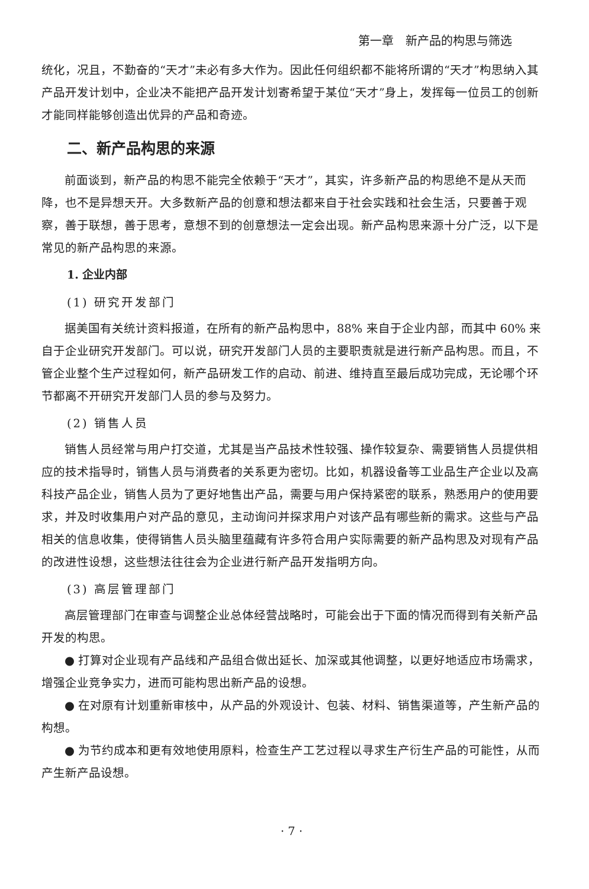第一章　新产品的构思与筛选
统化，况且，不勤奋的“天才”未必有多大作为。因此任何组织都不能将所谓的“天才”构思纳入其产品开发计划中，企业决不能把产品开发计划寄希望于某位“天才”身上，发挥每一位员工的创新才能同样能够创造出优异的产品和奇迹。
二、新产品构思的来源
前面谈到，新产品的构思不能完全依赖于“天才”，其实，许多新产品的构思绝不是从天而降，也不是异想天开。大多数新产品的创意和想法都来自于社会实践和社会生活，只要善于观察，善于联想，善于思考，意想不到的创意想法一定会出现。新产品构思来源十分广泛，以下是常见的新产品构思的来源。
1. 企业内部
(1) 研究开发部门
据美国有关统计资料报道，在所有的新产品构思中，88% 来自于企业内部，而其中 60% 来自于企业研究开发部门。可以说，研究开发部门人员的主要职责就是进行新产品构思。而且，不管企业整个生产过程如何，新产品研发工作的启动、前进、维持直至最后成功完成，无论哪个环节都离不开研究开发部门人员的参与及努力。
(2) 销售人员
销售人员经常与用户打交道，尤其是当产品技术性较强、操作较复杂、需要销售人员提供相应的技术指导时，销售人员与消费者的关系更为密切。比如，机器设备等工业品生产企业以及高科技产品企业，销售人员为了更好地售出产品，需要与用户保持紧密的联系，熟悉用户的使用要求，并及时收集用户对产品的意见，主动询问并探求用户对该产品有哪些新的需求。这些与产品相关的信息收集，使得销售人员头脑里蕴藏有许多符合用户实际需要的新产品构思及对现有产品的改进性设想，这些想法往往会为企业进行新产品开发指明方向。
(3) 高层管理部门
高层管理部门在审查与调整企业总体经营战略时，可能会出于下面的情况而得到有关新产品开发的构思。
● 打算对企业现有产品线和产品组合做出延长、加深或其他调整，以更好地适应市场需求，增强企业竞争实力，进而可能构思出新产品的设想。
● 在对原有计划重新审核中，从产品的外观设计、包装、材料、销售渠道等，产生新产品的构想。
● 为节约成本和更有效地使用原料，检查生产工艺过程以寻求生产衍生产品的可能性，从而产生新产品设想。
· 7 ·